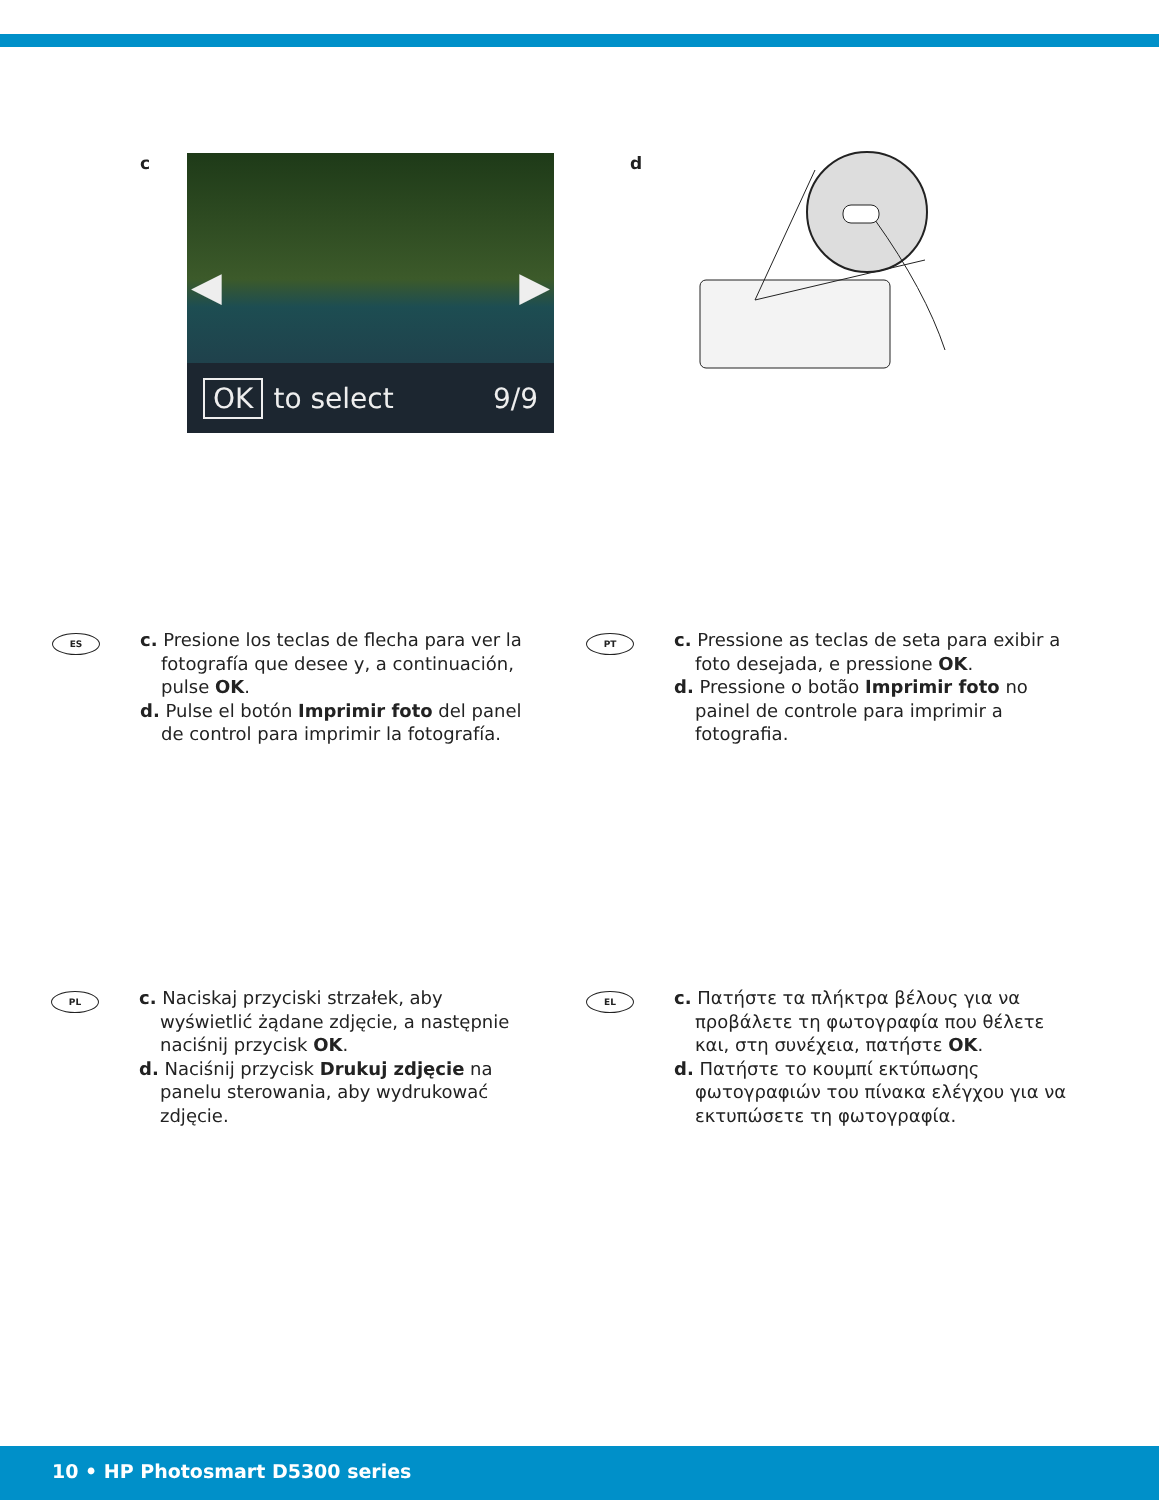c
◀ ▶
OK to select 9/9
d
ES
c. Presione los teclas de flecha para ver la fotografía que desee y, a continuación, pulse OK.
d. Pulse el botón Imprimir foto del panel de control para imprimir la fotografía.
PT
c. Pressione as teclas de seta para exibir a foto desejada, e pressione OK.
d. Pressione o botão Imprimir foto no painel de controle para imprimir a fotografia.
PL
c. Naciskaj przyciski strzałek, aby wyświetlić żądane zdjęcie, a następnie naciśnij przycisk OK.
d. Naciśnij przycisk Drukuj zdjęcie na panelu sterowania, aby wydrukować zdjęcie.
EL
c. Πατήστε τα πλήκτρα βέλους για να προβάλετε τη φωτογραφία που θέλετε και, στη συνέχεια, πατήστε OK.
d. Πατήστε το κουμπί εκτύπωσης φωτογραφιών του πίνακα ελέγχου για να εκτυπώσετε τη φωτογραφία.
10 • HP Photosmart D5300 series